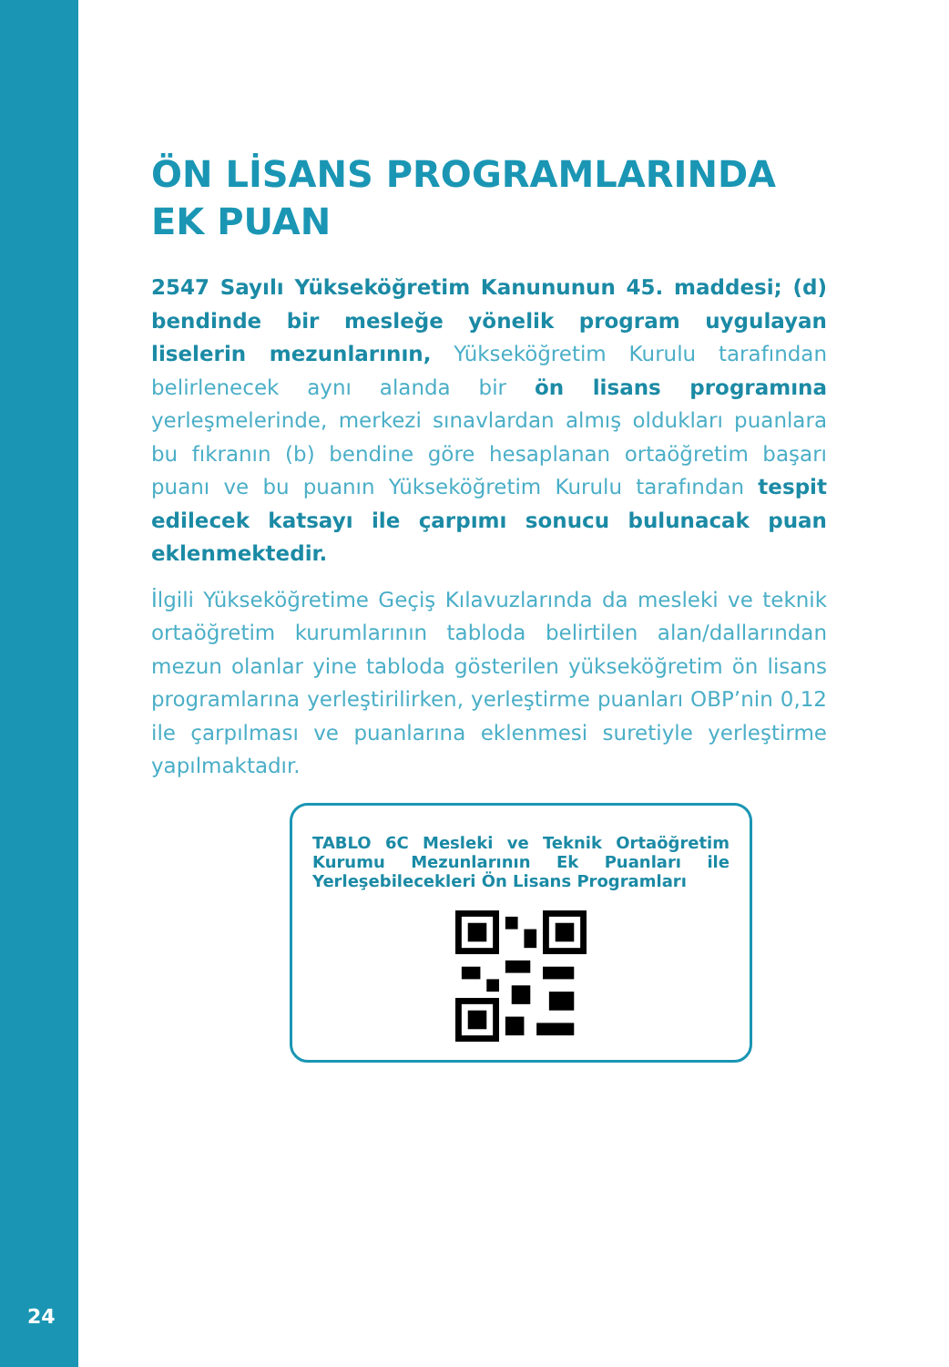ÖN LİSANS PROGRAMLARINDA EK PUAN
2547 Sayılı Yükseköğretim Kanununun 45. maddesi; (d) bendinde bir mesleğe yönelik program uygulayan liselerin mezunlarının, Yükseköğretim Kurulu tarafından belirlenecek aynı alanda bir ön lisans programına yerleşmelerinde, merkezi sınavlardan almış oldukları puanlara bu fıkranın (b) bendine göre hesaplanan ortaöğretim başarı puanı ve bu puanın Yükseköğretim Kurulu tarafından tespit edilecek katsayı ile çarpımı sonucu bulunacak puan eklenmektedir.
İlgili Yükseköğretime Geçiş Kılavuzlarında da mesleki ve teknik ortaöğretim kurumlarının tabloda belirtilen alan/dallarından mezun olanlar yine tabloda gösterilen yükseköğretim ön lisans programlarına yerleştirilirken, yerleştirme puanları OBP’nin 0,12 ile çarpılması ve puanlarına eklenmesi suretiyle yerleştirme yapılmaktadır.
TABLO 6C Mesleki ve Teknik Ortaöğretim Kurumu Mezunlarının Ek Puanları ile Yerleşebilecekleri Ön Lisans Programları
24